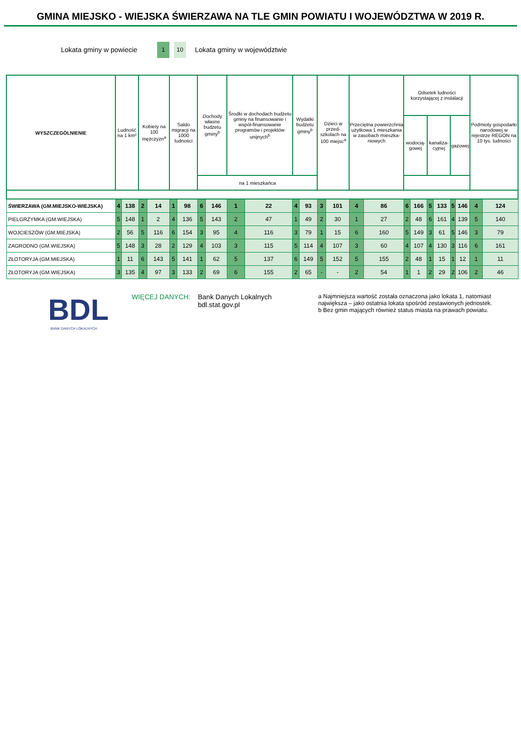GMINA MIEJSKO - WIEJSKA ŚWIERZAWA NA TLE GMIN POWIATU I WOJEWÓDZTWA W 2019 R.
Lokata gminy w powiecie 1 10 Lokata gminy w województwie
| WYSZCZEGÓLNIENIE | Ludność na 1 km² | | Kobiety na 100 mężczyzn<sup>a</sup> | | Saldo migracji na 1000 ludności | | Dochody własne budżetu gminy<sup>b</sup> | | Środki w dochodach budżetu gminy na finansowanie i współ-finansowanie programów i projektów unijnych<sup>b</sup> | | Wydatki budżetu gminy<sup>b</sup> | | Dzieci w przed-szkolach na 100 miejsc<sup>a</sup> | | Przeciętna powierzchnia użytkowa 1 mieszkania w zasobach mieszka-niowych | | Odsetek ludności korzystającej z instalacji | | | | | | Podmioty gospodarki narodowej w rejestrze REGON na 10 tys. ludności | |
| --- | --- | --- | --- | --- | --- | --- | --- | --- | --- | --- | --- | --- | --- | --- | --- | --- | --- | --- | --- | --- | --- | --- | --- | --- |
| | | | | | | | | | | | | | | | | | wodocią-gowej | | kanaliza-cyjnej | | gazowej | | | |
| | | | | | | | na 1 mieszkańca | | | | | | | | | | | | | | | | | |
| ŚWIERZAWA (GM.MIEJSKO-WIEJSKA) | 4 | 138 | 2 | 14 | 1 | 98 | 6 | 146 | 1 | 22 | 4 | 93 | 3 | 101 | 4 | 86 | 6 | 166 | 5 | 133 | 5 | 146 | 4 | 124 |
| PIELGRZYMKA (GM.WIEJSKA) | 5 | 148 | 1 | 2 | 4 | 136 | 5 | 143 | 2 | 47 | 1 | 49 | 2 | 30 | 1 | 27 | 2 | 48 | 6 | 161 | 4 | 139 | 5 | 140 |
| WOJCIESZÓW (GM.MIEJSKA) | 2 | 56 | 5 | 116 | 6 | 154 | 3 | 95 | 4 | 116 | 3 | 79 | 1 | 15 | 6 | 160 | 5 | 149 | 3 | 61 | 5 | 146 | 3 | 79 |
| ZAGRODNO (GM.WIEJSKA) | 5 | 148 | 3 | 28 | 2 | 129 | 4 | 103 | 3 | 115 | 5 | 114 | 4 | 107 | 3 | 60 | 4 | 107 | 4 | 130 | 3 | 116 | 6 | 161 |
| ZŁOTORYJA (GM.MIEJSKA) | 1 | 11 | 6 | 143 | 5 | 141 | 1 | 62 | 5 | 137 | 6 | 149 | 5 | 152 | 5 | 155 | 2 | 48 | 1 | 15 | 1 | 12 | 1 | 11 |
| ZŁOTORYJA (GM.WIEJSKA) | 3 | 135 | 4 | 97 | 3 | 133 | 2 | 69 | 6 | 155 | 2 | 65 | - | - | 2 | 54 | 1 | 1 | 2 | 29 | 2 | 106 | 2 | 46 |
BDL
BANK DANYCH LOKALNYCH
WIĘCEJ DANYCH: Bank Danych Lokalnych
bdl.stat.gov.pl
a Najmniejsza wartość została oznaczona jako lokata 1, natomiast największa – jako ostatnia lokata spośród zestawionych jednostek.
b Bez gmin mających również status miasta na prawach powiatu.